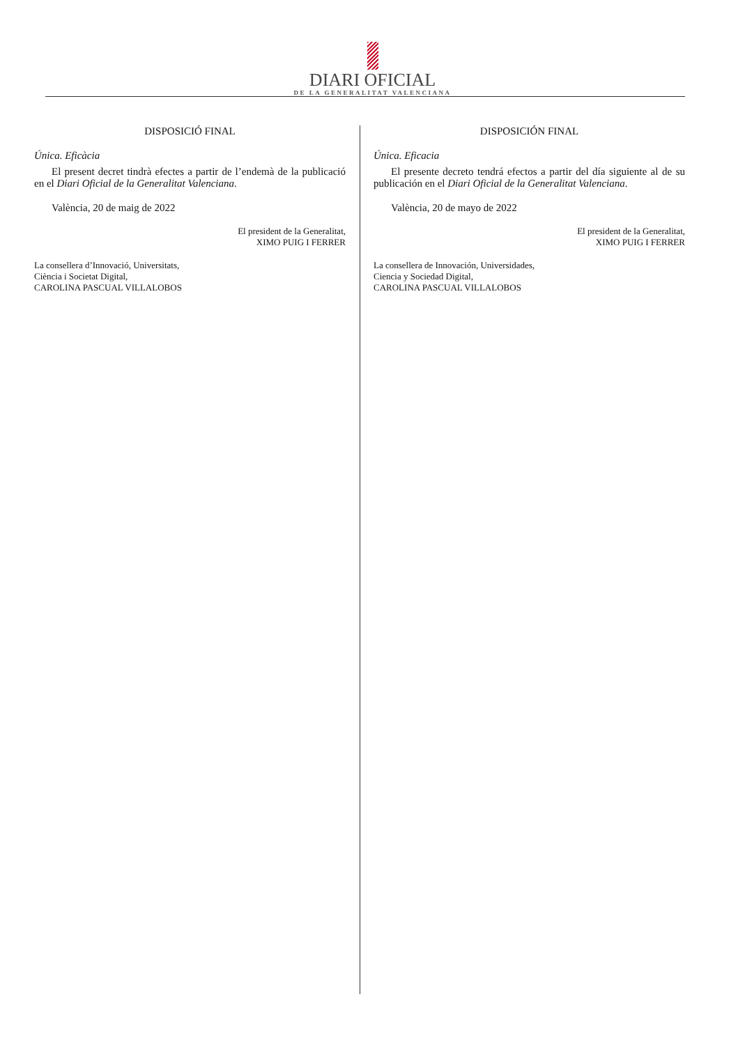DIARI OFICIAL
DE LA GENERALITAT VALENCIANA
DISPOSICIÓ FINAL
Única. Eficàcia
El present decret tindrà efectes a partir de l’endemà de la publicació en el Diari Oficial de la Generalitat Valenciana.
València, 20 de maig de 2022
El president de la Generalitat,
XIMO PUIG I FERRER
La consellera d’Innovació, Universitats,
Ciència i Societat Digital,
CAROLINA PASCUAL VILLALOBOS
DISPOSICIÓN FINAL
Única. Eficacia
El presente decreto tendrá efectos a partir del día siguiente al de su publicación en el Diari Oficial de la Generalitat Valenciana.
València, 20 de mayo de 2022
El president de la Generalitat,
XIMO PUIG I FERRER
La consellera de Innovación, Universidades,
Ciencia y Sociedad Digital,
CAROLINA PASCUAL VILLALOBOS